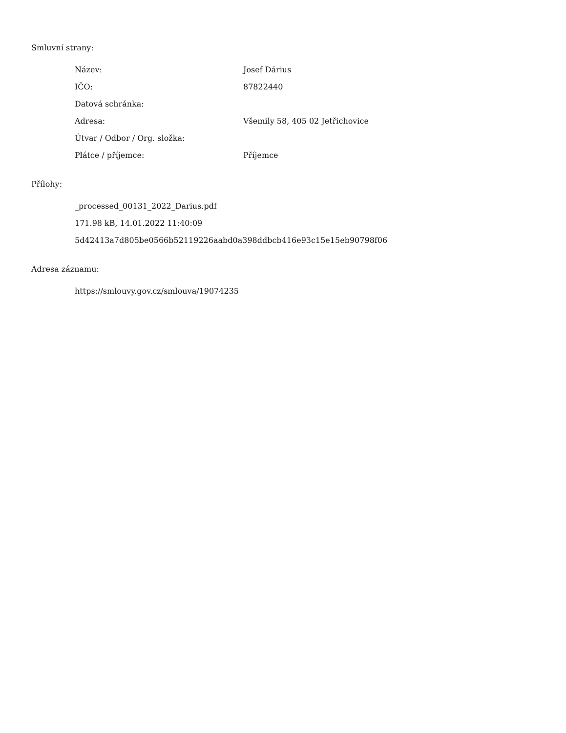Smluvní strany:
| Název: | Josef Dárius |
| IČO: | 87822440 |
| Datová schránka: | |
| Adresa: | Všemily 58, 405 02 Jetřichovice |
| Útvar / Odbor / Org. složka: | |
| Plátce / příjemce: | Příjemce |
Přílohy:
_processed_00131_2022_Darius.pdf
171.98 kB, 14.01.2022 11:40:09
5d42413a7d805be0566b52119226aabd0a398ddbcb416e93c15e15eb90798f06
Adresa záznamu:
https://smlouvy.gov.cz/smlouva/19074235